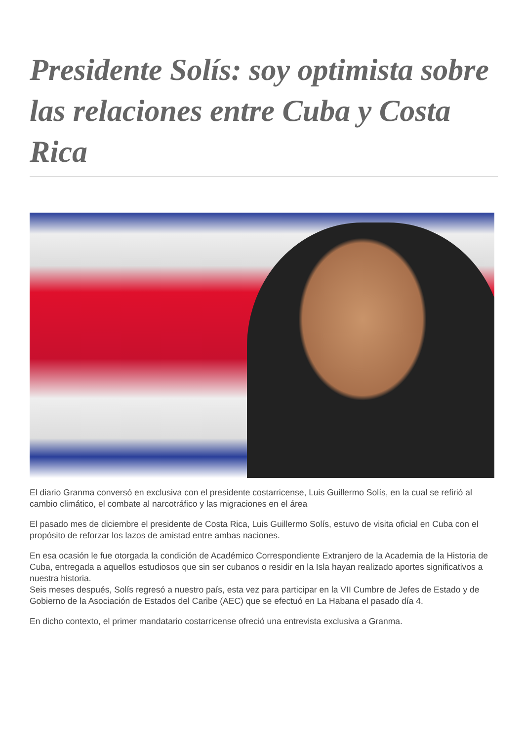Presidente Solís: soy optimista sobre las relaciones entre Cuba y Costa Rica
El diario Granma conversó en exclusiva con el presidente costarricense, Luis Guillermo Solís, en la cual se refirió al cambio climático, el combate al narcotráfico y las migraciones en el área
El pasado mes de diciembre el presidente de Costa Rica, Luis Guillermo Solís, estuvo de visita oficial en Cuba con el propósito de reforzar los lazos de amistad entre ambas naciones.
En esa ocasión le fue otorgada la condición de Académico Correspondiente Extranjero de la Academia de la Historia de Cuba, entregada a aquellos estudiosos que sin ser cubanos o residir en la Isla hayan realizado aportes significativos a nuestra historia.
Seis meses después, Solís regresó a nuestro país, esta vez para participar en la VII Cumbre de Jefes de Estado y de Gobierno de la Asociación de Estados del Caribe (AEC) que se efectuó en La Habana el pasado día 4.
En dicho contexto, el primer mandatario costarricense ofreció una entrevista exclusiva a Granma.